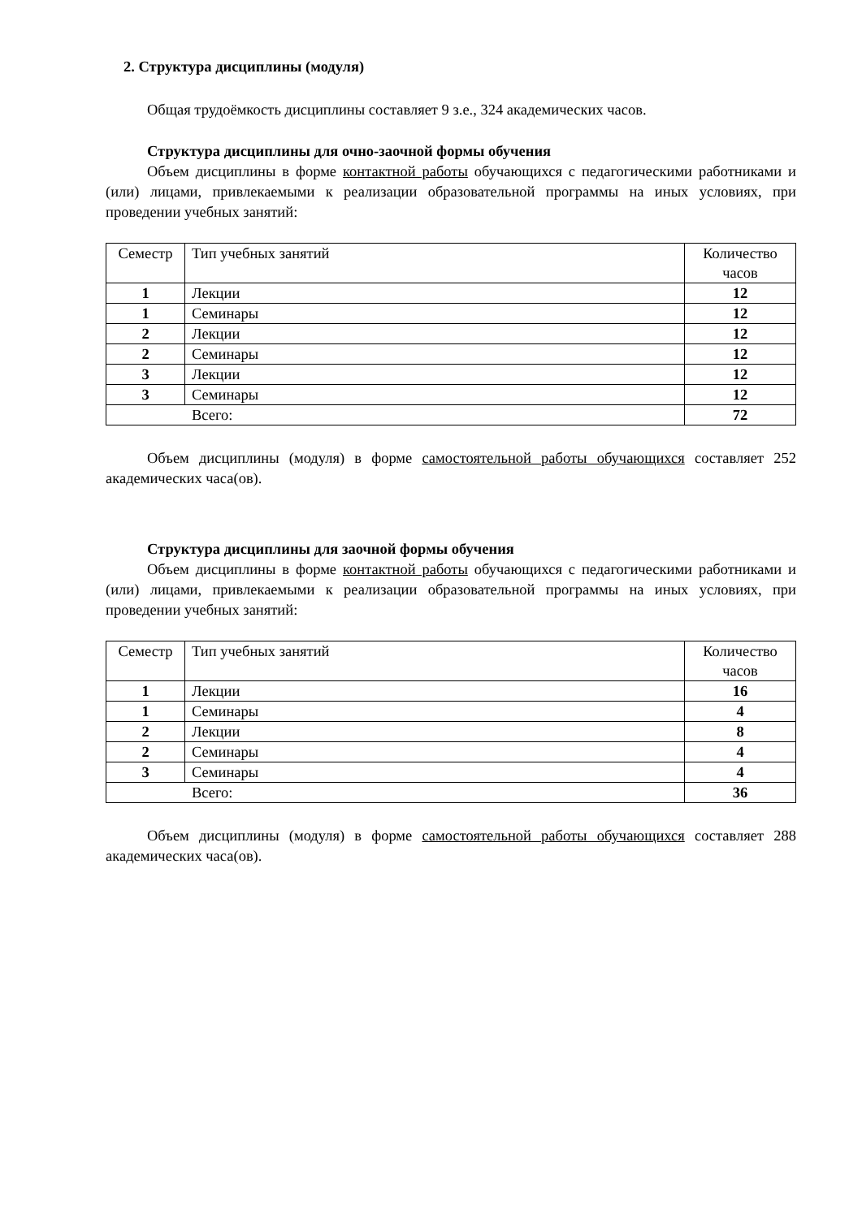2. Структура дисциплины (модуля)
Общая трудоёмкость дисциплины составляет 9 з.е., 324 академических часов.
Структура дисциплины для очно-заочной формы обучения
Объем дисциплины в форме контактной работы обучающихся с педагогическими работниками и (или) лицами, привлекаемыми к реализации образовательной программы на иных условиях, при проведении учебных занятий:
| Семестр | Тип учебных занятий | Количество часов |
| 1 | Лекции | 12 |
| 1 | Семинары | 12 |
| 2 | Лекции | 12 |
| 2 | Семинары | 12 |
| 3 | Лекции | 12 |
| 3 | Семинары | 12 |
| Всего: | | 72 |
Объем дисциплины (модуля) в форме самостоятельной работы обучающихся составляет 252 академических часа(ов).
Структура дисциплины для заочной формы обучения
Объем дисциплины в форме контактной работы обучающихся с педагогическими работниками и (или) лицами, привлекаемыми к реализации образовательной программы на иных условиях, при проведении учебных занятий:
| Семестр | Тип учебных занятий | Количество часов |
| 1 | Лекции | 16 |
| 1 | Семинары | 4 |
| 2 | Лекции | 8 |
| 2 | Семинары | 4 |
| 3 | Семинары | 4 |
| Всего: | | 36 |
Объем дисциплины (модуля) в форме самостоятельной работы обучающихся составляет 288 академических часа(ов).